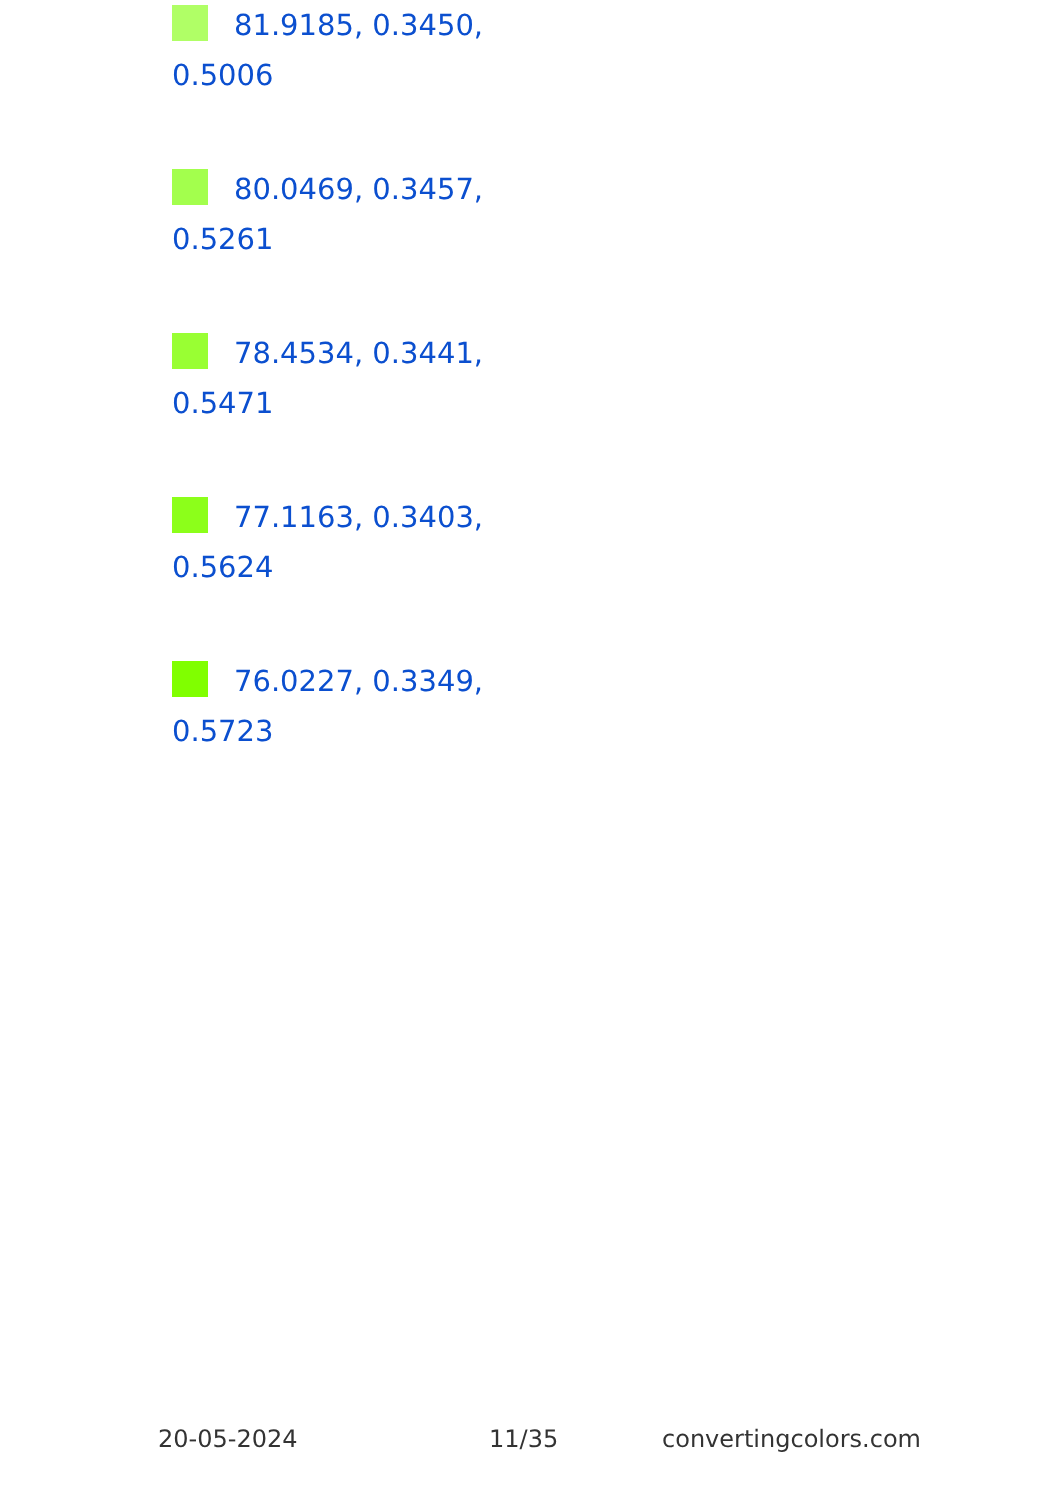81.9185, 0.3450, 0.5006
80.0469, 0.3457, 0.5261
78.4534, 0.3441, 0.5471
77.1163, 0.3403, 0.5624
76.0227, 0.3349, 0.5723
20-05-2024 11/35 convertingcolors.com